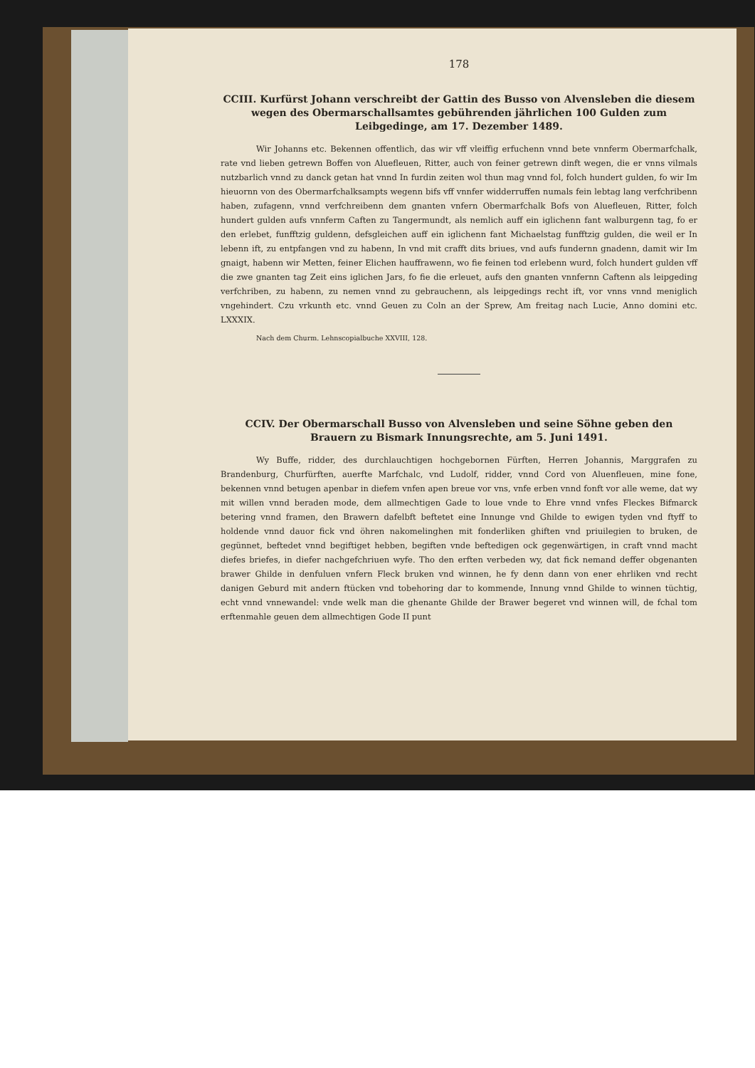178
CCIII. Kurfürst Johann verschreibt der Gattin des Busso von Alvensleben die diesem wegen des Obermarschallsamtes gebührenden jährlichen 100 Gulden zum Leibgedinge, am 17. Dezember 1489.
Wir Johanns etc. Bekennen offentlich, das wir vff vleiffig erfuchenn vnnd bete vnnferm Obermarfchalk, rate vnd lieben getrewn Boffen von Aluefleuen, Ritter, auch von feiner getrewn dinft wegen, die er vnns vilmals nutzbarlich vnnd zu danck getan hat vnnd In furdin zeiten wol thun mag vnnd fol, folch hundert gulden, fo wir Im hieuornn von des Obermarfchalksampts wegenn bifs vff vnnfer widderruffen numals fein lebtag lang verfchribenn haben, zufagenn, vnnd verfchreibenn dem gnanten vnfern Obermarfchalk Bofs von Aluefleuen, Ritter, folch hundert gulden aufs vnnferm Caften zu Tangermundt, als nemlich auff ein iglichenn fant walburgenn tag, fo er den erlebet, funfftzig guldenn, defsgleichen auff ein iglichenn fant Michaelstag funfftzig gulden, die weil er In lebenn ift, zu entpfangen vnd zu habenn, In vnd mit crafft dits briues, vnd aufs fundernn gnadenn, damit wir Im gnaigt, habenn wir Metten, feiner Elichen hauffrawenn, wo fie feinen tod erlebenn wurd, folch hundert gulden vff die zwe gnanten tag Zeit eins iglichen Jars, fo fie die erleuet, aufs den gnanten vnnfernn Caftenn als leipgeding verfchriben, zu habenn, zu nemen vnnd zu gebrauchenn, als leipgedings recht ift, vor vnns vnnd meniglich vngehindert. Czu vrkunth etc. vnnd Geuen zu Coln an der Sprew, Am freitag nach Lucie, Anno domini etc. LXXXIX.
Nach dem Churm. Lehnscopialbuche XXVIII, 128.
CCIV. Der Obermarschall Busso von Alvensleben und seine Söhne geben den Brauern zu Bismark Innungsrechte, am 5. Juni 1491.
Wy Buffe, ridder, des durchlauchtigen hochgebornen Fürften, Herren Johannis, Marggrafen zu Brandenburg, Churfürften, auerfte Marfchalc, vnd Ludolf, ridder, vnnd Cord von Aluenfleuen, mine fone, bekennen vnnd betugen apenbar in diefem vnfen apen breue vor vns, vnfe erben vnnd fonft vor alle weme, dat wy mit willen vnnd beraden mode, dem allmechtigen Gade to loue vnde to Ehre vnnd vnfes Fleckes Bifmarck betering vnnd framen, den Brawern dafelbft beftetet eine Innunge vnd Ghilde to ewigen tyden vnd ftyff to holdende vnnd dauor fick vnd öhren nakomelinghen mit fonderliken ghiften vnd priuilegien to bruken, de gegünnet, beftedet vnnd begiftiget hebben, begiften vnde beftedigen ock gegenwärtigen, in craft vnnd macht diefes briefes, in diefer nachgefchriuen wyfe. Tho den erften verbeden wy, dat fick nemand deffer obgenanten brawer Ghilde in denfuluen vnfern Fleck bruken vnd winnen, he fy denn dann von ener ehrliken vnd recht danigen Geburd mit andern ftücken vnd tobehoring dar to kommende, Innung vnnd Ghilde to winnen tüchtig, echt vnnd vnnewandel: vnde welk man die ghenante Ghilde der Brawer begeret vnd winnen will, de fchal tom erftenmahle geuen dem allmechtigen Gode II punt